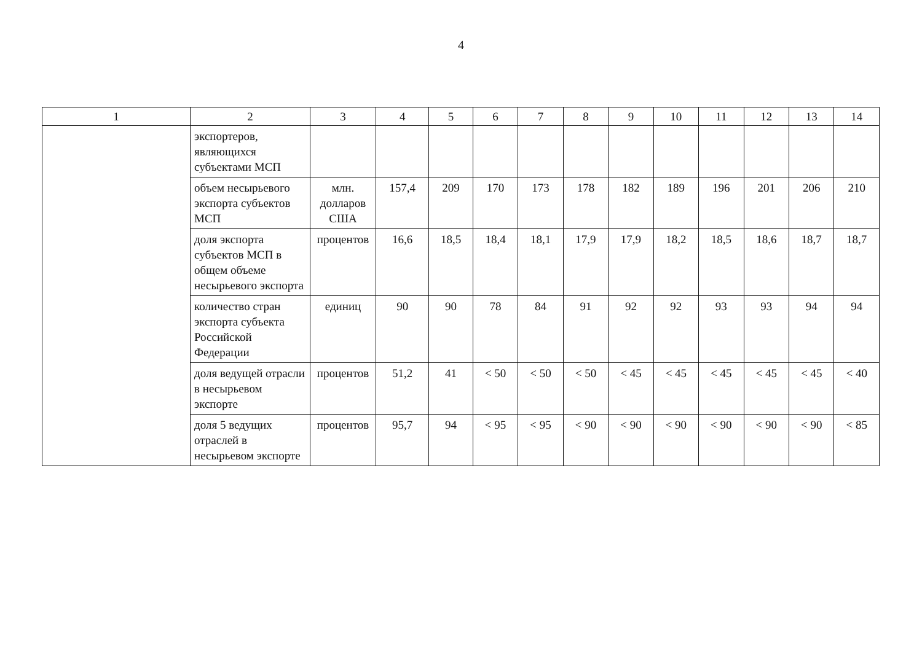4
| 1 | 2 | 3 | 4 | 5 | 6 | 7 | 8 | 9 | 10 | 11 | 12 | 13 | 14 |
| --- | --- | --- | --- | --- | --- | --- | --- | --- | --- | --- | --- | --- | --- |
| | экспортеров, являющихся субъектами МСП | | | | | | | | | | | | |
| | объем несырьевого экспорта субъектов МСП | млн. долларов США | 157,4 | 209 | 170 | 173 | 178 | 182 | 189 | 196 | 201 | 206 | 210 |
| | доля экспорта субъектов МСП в общем объеме несырьевого экспорта | процентов | 16,6 | 18,5 | 18,4 | 18,1 | 17,9 | 17,9 | 18,2 | 18,5 | 18,6 | 18,7 | 18,7 |
| | количество стран экспорта субъекта Российской Федерации | единиц | 90 | 90 | 78 | 84 | 91 | 92 | 92 | 93 | 93 | 94 | 94 |
| | доля ведущей отрасли в несырьевом экспорте | процентов | 51,2 | 41 | < 50 | < 50 | < 50 | < 45 | < 45 | < 45 | < 45 | < 45 | < 40 |
| | доля 5 ведущих отраслей в несырьевом экспорте | процентов | 95,7 | 94 | < 95 | < 95 | < 90 | < 90 | < 90 | < 90 | < 90 | < 90 | < 85 |